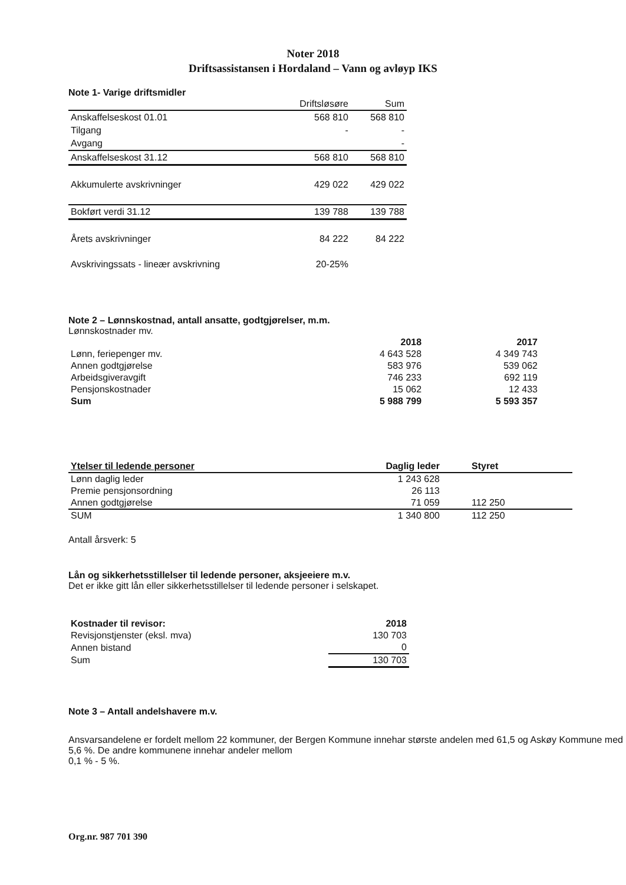Noter 2018
Driftsassistansen i Hordaland – Vann og avløyp IKS
Note 1- Varige driftsmidler
| | Driftsløsøre | Sum |
| --- | --- | --- |
| Anskaffelseskost 01.01 | 568 810 | 568 810 |
| Tilgang | - | - |
| Avgang | | - |
| Anskaffelseskost 31.12 | 568 810 | 568 810 |
| Akkumulerte avskrivninger | 429 022 | 429 022 |
| Bokført verdi 31.12 | 139 788 | 139 788 |
| Årets avskrivninger | 84 222 | 84 222 |
| Avskrivingssats - lineær avskrivning | 20-25% | |
Note 2 – Lønnskostnad, antall ansatte, godtgjørelser, m.m.
Lønnskostnader mv.
| | 2018 | 2017 |
| --- | --- | --- |
| Lønn, feriepenger mv. | 4 643 528 | 4 349 743 |
| Annen godtgjørelse | 583 976 | 539 062 |
| Arbeidsgiveravgift | 746 233 | 692 119 |
| Pensjonskostnader | 15 062 | 12 433 |
| Sum | 5 988 799 | 5 593 357 |
| Ytelser til ledende personer | Daglig leder | Styret |
| --- | --- | --- |
| Lønn daglig leder | 1 243 628 | |
| Premie pensjonsordning | 26 113 | |
| Annen godtgjørelse | 71 059 | 112 250 |
| SUM | 1 340 800 | 112 250 |
Antall årsverk: 5
Lån og sikkerhetsstillelser til ledende personer, aksjeeiere m.v.
Det er ikke gitt lån eller sikkerhetsstillelser til ledende personer i selskapet.
| Kostnader til revisor: | 2018 |
| --- | --- |
| Revisjonstjenster (eksl. mva) | 130 703 |
| Annen bistand | 0 |
| Sum | 130 703 |
Note 3 – Antall andelshavere m.v.
Ansvarsandelene er fordelt mellom 22 kommuner, der Bergen Kommune innehar største andelen med 61,5 og Askøy Kommune med 5,6 %. De andre kommunene innehar andeler mellom
0,1 % - 5 %.
Org.nr. 987 701 390